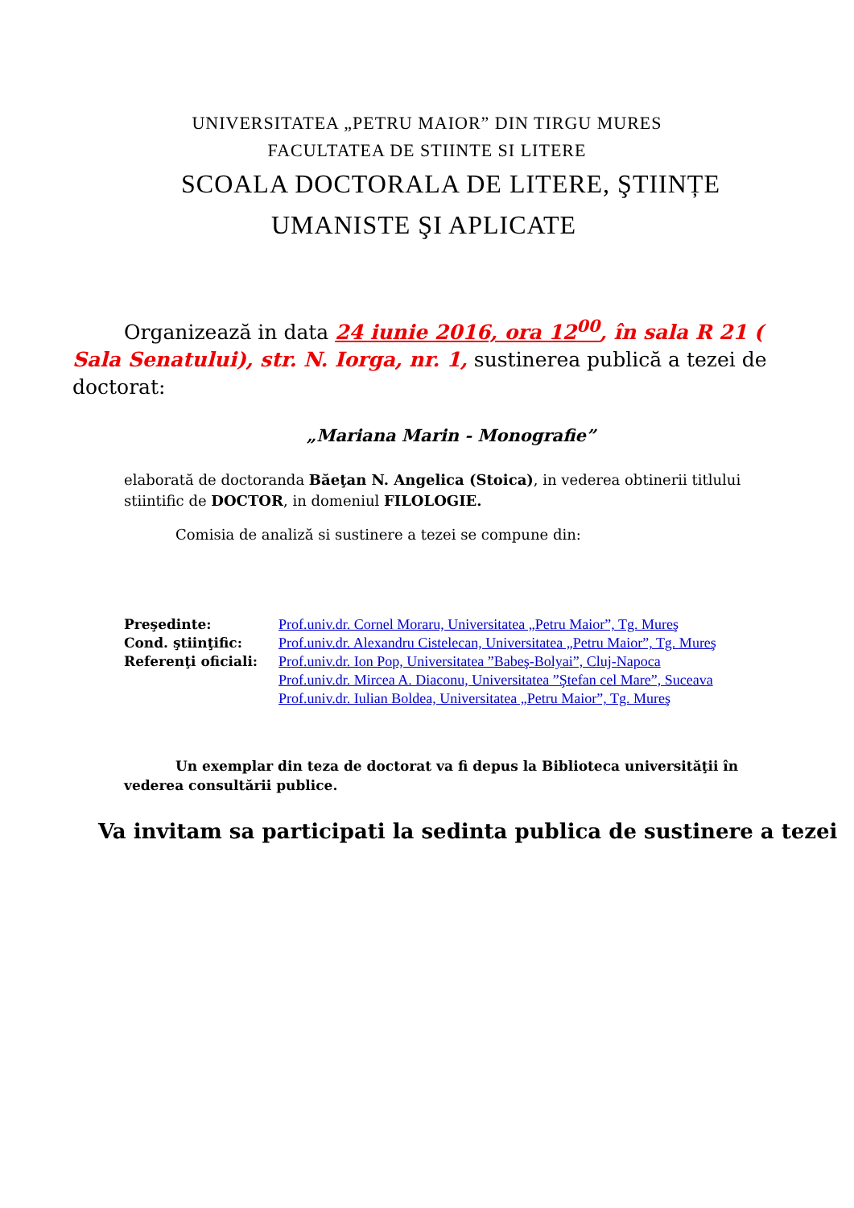UNIVERSITATEA „PETRU MAIOR” DIN TIRGU MURES
FACULTATEA DE STIINTE SI LITERE
SCOALA DOCTORALA DE LITERE, ŞTIINȚE
UMANISTE ŞI APLICATE
Organizează in data 24 iunie 2016, ora 12<sup>00</sup>, în sala R 21 ( Sala Senatului), str. N. Iorga, nr. 1, sustinerea publică a tezei de doctorat:
„Mariana Marin - Monografie”
elaborată de doctoranda Băeţan N. Angelica (Stoica), in vederea obtinerii titlului stiintific de DOCTOR, in domeniul FILOLOGIE.
Comisia de analiză si sustinere a tezei se compune din:
Preşedinte:
Cond. ştiinţific:
Referenţi oficiali:
Prof.univ.dr. Cornel Moraru, Universitatea „Petru Maior”, Tg. Mureş
Prof.univ.dr. Alexandru Cistelecan, Universitatea „Petru Maior”, Tg. Mureş
Prof.univ.dr. Ion Pop, Universitatea ”Babeş-Bolyai”, Cluj-Napoca
Prof.univ.dr. Mircea A. Diaconu, Universitatea ”Ştefan cel Mare”, Suceava
Prof.univ.dr. Iulian Boldea, Universitatea „Petru Maior”, Tg. Mureş
Un exemplar din teza de doctorat va fi depus la Biblioteca universităţii în vederea consultării publice.
Va invitam sa participati la sedinta publica de sustinere a tezei